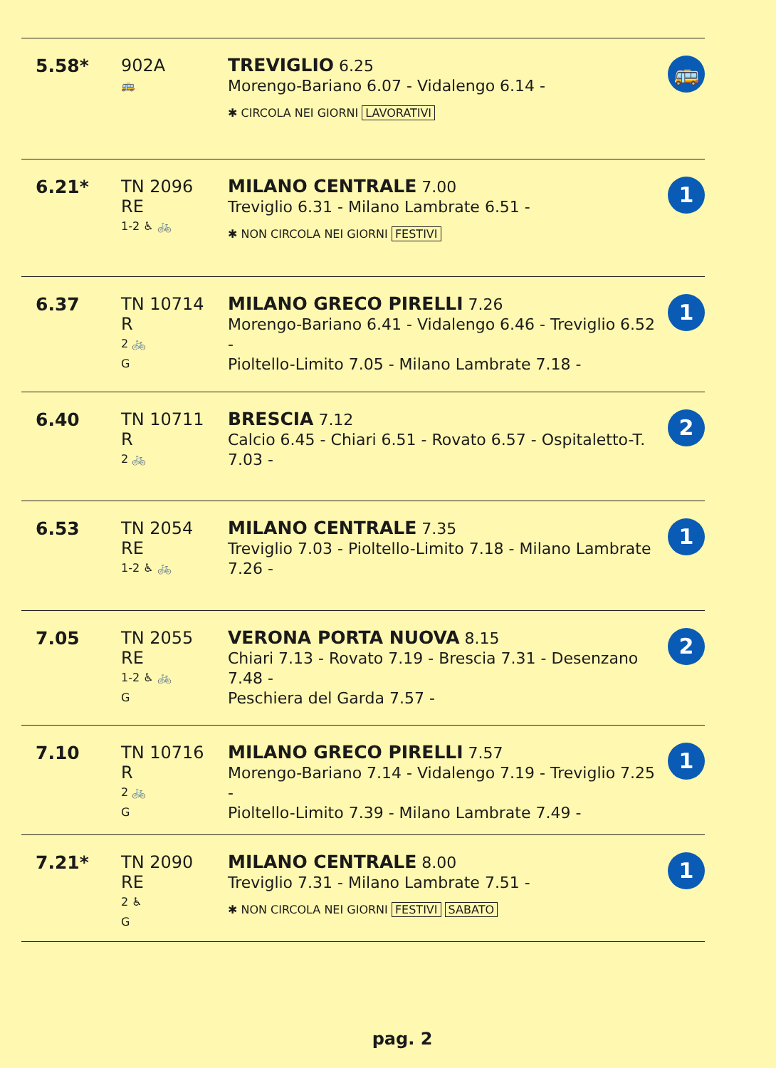| 5.58* | 902A 🚌 | TREVIGLIO 6.25 Morengo-Bariano 6.07 - Vidalengo 6.14 - ✱ CIRCOLA NEI GIORNI LAVORATIVI | 🚌 |
| 6.21* | TN 2096 RE 1-2 ♿ 🚲 | MILANO CENTRALE 7.00 Treviglio 6.31 - Milano Lambrate 6.51 - ✱ NON CIRCOLA NEI GIORNI FESTIVI | 1 |
| 6.37 | TN 10714 R 2 🚲 G | MILANO GRECO PIRELLI 7.26 Morengo-Bariano 6.41 - Vidalengo 6.46 - Treviglio 6.52 - Pioltello-Limito 7.05 - Milano Lambrate 7.18 - | 1 |
| 6.40 | TN 10711 R 2 🚲 | BRESCIA 7.12 Calcio 6.45 - Chiari 6.51 - Rovato 6.57 - Ospitaletto-T. 7.03 - | 2 |
| 6.53 | TN 2054 RE 1-2 ♿ 🚲 | MILANO CENTRALE 7.35 Treviglio 7.03 - Pioltello-Limito 7.18 - Milano Lambrate 7.26 - | 1 |
| 7.05 | TN 2055 RE 1-2 ♿ 🚲 G | VERONA PORTA NUOVA 8.15 Chiari 7.13 - Rovato 7.19 - Brescia 7.31 - Desenzano 7.48 - Peschiera del Garda 7.57 - | 2 |
| 7.10 | TN 10716 R 2 🚲 G | MILANO GRECO PIRELLI 7.57 Morengo-Bariano 7.14 - Vidalengo 7.19 - Treviglio 7.25 - Pioltello-Limito 7.39 - Milano Lambrate 7.49 - | 1 |
| 7.21* | TN 2090 RE 2 ♿ G | MILANO CENTRALE 8.00 Treviglio 7.31 - Milano Lambrate 7.51 - ✱ NON CIRCOLA NEI GIORNI FESTIVI SABATO | 1 |
pag. 2